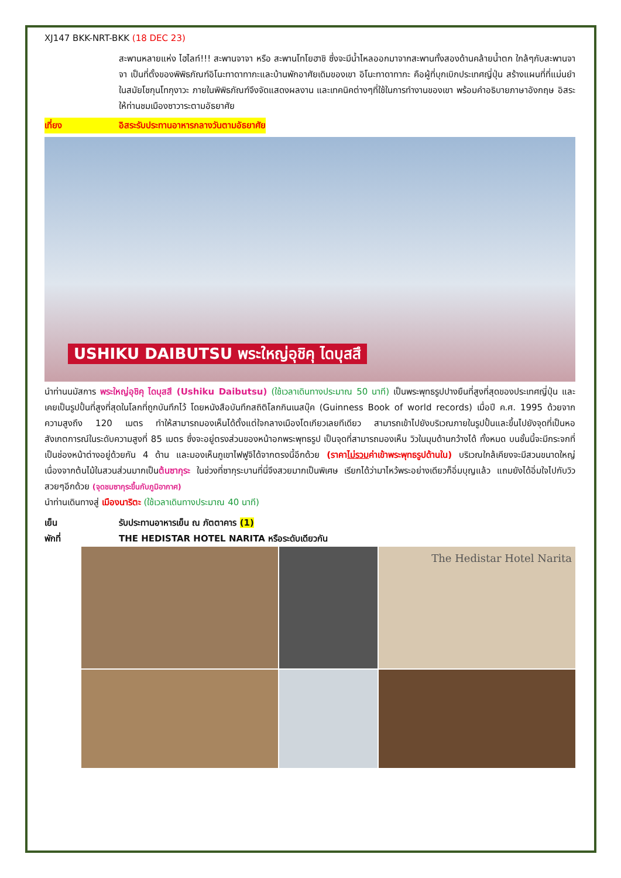XJ147 BKK-NRT-BKK (18 DEC 23)
สะพานหลายแห่ง ไฮไลท์!!! สะพานจาจา หรือ สะพานโทโยฮาชิ ซึ่งจะมีน้ำไหลออกมาจากสะพานทั้งสองด้านคล้ายน้ำตก ใกล้ๆกับสะพานจาจา เป็นที่ตั้งของพิพิธภัณฑ์อิโนะทาดาทากะและบ้านพักอาศัยเดิมของเขา อิโนะทาดาทากะ คือผู้ที่บุกเบิกประเทศญี่ปุ่น สร้างแผนที่ที่แม่นยำในสมัยโชกุนโทกุงาวะ ภายในพิพิธภัณฑ์จึงจัดแสดงผลงาน และเทคนิคต่างๆที่ใช้ในการทำงานของเขา พร้อมคำอธิบายภาษาอังกฤษ อิสระให้ท่านชมเมืองซาวาระตามอัธยาศัย
เที่ยง อิสระรับประทานอาหารกลางวันตามอัธยาศัย
USHIKU DAIBUTSU พระใหญ่อุชิคุ ไดบุสสึ
นำท่านนมัสการ พระใหญ่อุชิคุ ไดบุสสึ (Ushiku Daibutsu) (ใช้เวลาเดินทางประมาณ 50 นาที) เป็นพระพุทธรูปปางยืนที่สูงที่สุดของประเทศญี่ปุ่น และเคยเป็นรูปปั้นที่สูงที่สุดในโลกที่ถูกบันทึกไว้ โดยหนังสือบันทึกสถิติโลกกินเนสบุ๊ค (Guinness Book of world records) เมื่อปี ค.ศ. 1995 ด้วยจากความสูงถึง 120 เมตร ทำให้สามารถมองเห็นได้ตั้งแต่ใจกลางเมืองโตเกียวเลยทีเดียว สามารถเข้าไปยังบริเวณภายในรูปปั้นและขึ้นไปยังจุดที่เป็นหอสังเกตการณ์ในระดับความสูงที่ 85 เมตร ซึ่งจะอยู่ตรงส่วนของหน้าอกพระพุทธรูป เป็นจุดที่สามารถมองเห็น วิวในมุมด้านกว้างได้ ทั้งหมด บนชั้นนี้จะมีกระจกที่เป็นช่องหน้าต่างอยู่ด้วยกัน 4 ด้าน และมองเห็นภูเขาไฟฟูจิได้จากตรงนี้อีกด้วย (ราคาไม่รวมค่าเข้าพระพุทธรูปด้านใน) บริเวณใกล้เคียงจะมีสวนขนาดใหญ่เนื่องจากต้นไม้ในสวนส่วนมากเป็นต้นซากุระ ในช่วงที่ซากุระบานที่นี่จึงสวยมากเป็นพิเศษ เรียกได้ว่ามาไหว้พระอย่างเดียวก็อิ่มบุญแล้ว แถมยังได้อิ่มใจไปกับวิวสวยๆอีกด้วย (จุดชมซากุระขึ้นกับภูมิอากาศ)
นำท่านเดินทางสู่ เมืองนาริตะ (ใช้เวลาเดินทางประมาณ 40 นาที)
เย็น รับประทานอาหารเย็น ณ ภัตตาคาร (1)
พักที่ THE HEDISTAR HOTEL NARITA หรือระดับเดียวกัน
The Hedistar Hotel Narita